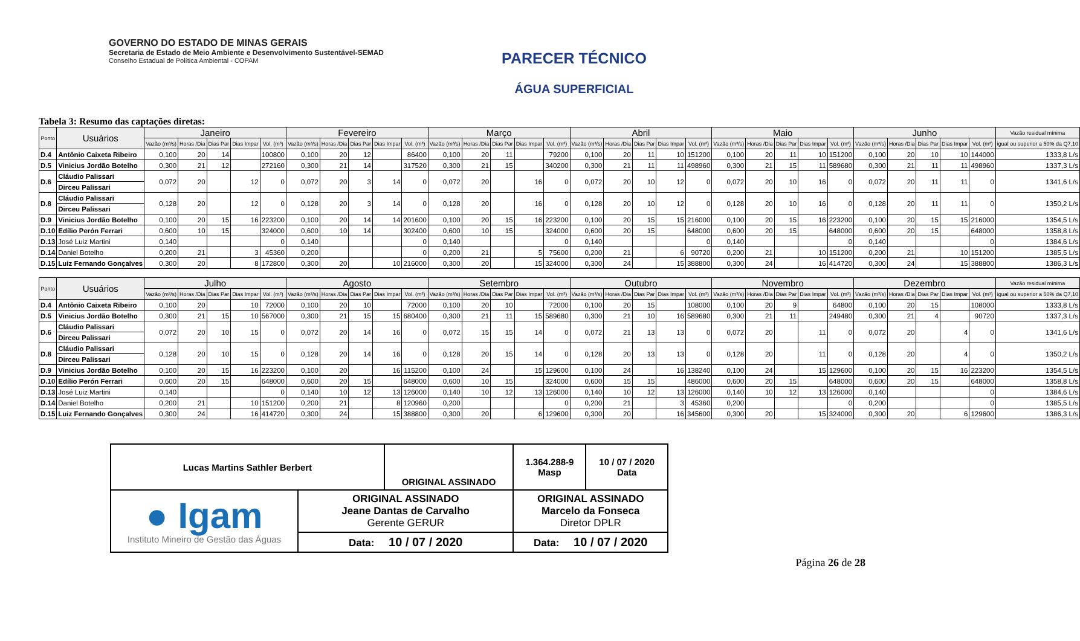GOVERNO DO ESTADO DE MINAS GERAIS
Secretaria de Estado de Meio Ambiente e Desenvolvimento Sustentável-SEMAD
Conselho Estadual de Política Ambiental - COPAM
PARECER TÉCNICO
ÁGUA SUPERFICIAL
Tabela 3: Resumo das captações diretas:
| Ponto | Usuários | Janeiro | | | | | Fevereiro | | | | | Março | | | | | Abril | | | | | Maio | | | | | Junho | | | | | Vazão residual mínima |
| --- | --- | --- | --- | --- | --- | --- | --- | --- | --- | --- | --- | --- | --- | --- | --- | --- | --- | --- | --- | --- | --- | --- | --- | --- | --- | --- | --- | --- | --- | --- | --- | --- |
| | | Vazão (m³/s) | Horas /Dia | Dias Par | Dias Impar | Vol. (m³) | Vazão (m³/s) | Horas /Dia | Dias Par | Dias Impar | Vol. (m³) | Vazão (m³/s) | Horas /Dia | Dias Par | Dias Impar | Vol. (m³) | Vazão (m³/s) | Horas /Dia | Dias Par | Dias Impar | Vol. (m³) | Vazão (m³/s) | Horas /Dia | Dias Par | Dias Impar | Vol. (m³) | Vazão (m³/s) | Horas /Dia | Dias Par | Dias Impar | Vol. (m³) | igual ou superior a 50% da Q7,10 |
| D.4 | Antônio Caixeta Ribeiro | 0,100 | 20 | 14 | | 100800 | 0,100 | 20 | 12 | | 86400 | 0,100 | 20 | 11 | | 79200 | 0,100 | 20 | 11 | 10 | 151200 | 0,100 | 20 | 11 | 10 | 151200 | 0,100 | 20 | 10 | 10 | 144000 | 1333,8 L/s |
| D.5 | Vinicius Jordão Botelho | 0,300 | 21 | 12 | | 272160 | 0,300 | 21 | 14 | | 317520 | 0,300 | 21 | 15 | | 340200 | 0,300 | 21 | 11 | 11 | 498960 | 0,300 | 21 | 15 | 11 | 589680 | 0,300 | 21 | 11 | 11 | 498960 | 1337,3 L/s |
| D.6 | Cláudio Palissari | 0,072 | 20 | | 12 | 0 | 0,072 | 20 | 3 | 14 | 0 | 0,072 | 20 | | 16 | 0 | 0,072 | 20 | 10 | 12 | 0 | 0,072 | 20 | 10 | 16 | 0 | 0,072 | 20 | 11 | 11 | 0 | 1341,6 L/s |
| | Dirceu Palissari | | | | | | | | | | | | | | | | | | | | | | | | | | | | | | | |
| D.8 | Cláudio Palissari | 0,128 | 20 | | 12 | 0 | 0,128 | 20 | 3 | 14 | 0 | 0,128 | 20 | | 16 | 0 | 0,128 | 20 | 10 | 12 | 0 | 0,128 | 20 | 10 | 16 | 0 | 0,128 | 20 | 11 | 11 | 0 | 1350,2 L/s |
| | Dirceu Palissari | | | | | | | | | | | | | | | | | | | | | | | | | | | | | | | |
| D.9 | Vinicius Jordão Botelho | 0,100 | 20 | 15 | 16 | 223200 | 0,100 | 20 | 14 | 14 | 201600 | 0,100 | 20 | 15 | 16 | 223200 | 0,100 | 20 | 15 | 15 | 216000 | 0,100 | 20 | 15 | 16 | 223200 | 0,100 | 20 | 15 | 15 | 216000 | 1354,5 L/s |
| D.10 | Edílio Perón Ferrari | 0,600 | 10 | 15 | | 324000 | 0,600 | 10 | 14 | | 302400 | 0,600 | 10 | 15 | | 324000 | 0,600 | 20 | 15 | | 648000 | 0,600 | 20 | 15 | | 648000 | 0,600 | 20 | 15 | | 648000 | 1358,8 L/s |
| D.13 | José Luiz Martini | 0,140 | | | | 0 | 0,140 | | | | 0 | 0,140 | | | | 0 | 0,140 | | | | 0 | 0,140 | | | | 0 | 0,140 | | | | 0 | 1384,6 L/s |
| D.14 | Daniel Botelho | 0,200 | 21 | | 3 | 45360 | 0,200 | | | | 0 | 0,200 | 21 | | 5 | 75600 | 0,200 | 21 | | 6 | 90720 | 0,200 | 21 | | 10 | 151200 | 0,200 | 21 | | 10 | 151200 | 1385,5 L/s |
| D.15 | Luiz Fernando Gonçalves | 0,300 | 20 | | 8 | 172800 | 0,300 | 20 | | 10 | 216000 | 0,300 | 20 | | 15 | 324000 | 0,300 | 24 | | 15 | 388800 | 0,300 | 24 | | 16 | 414720 | 0,300 | 24 | | 15 | 388800 | 1386,3 L/s |
| Ponto | Usuários | Julho | | | | | Agosto | | | | | Setembro | | | | | Outubro | | | | | Novembro | | | | | Dezembro | | | | | Vazão residual mínima |
| --- | --- | --- | --- | --- | --- | --- | --- | --- | --- | --- | --- | --- | --- | --- | --- | --- | --- | --- | --- | --- | --- | --- | --- | --- | --- | --- | --- | --- | --- | --- | --- | --- |
| | | Vazão (m³/s) | Horas /Dia | Dias Par | Dias Impar | Vol. (m³) | Vazão (m³/s) | Horas /Dia | Dias Par | Dias Impar | Vol. (m³) | Vazão (m³/s) | Horas /Dia | Dias Par | Dias Impar | Vol. (m³) | Vazão (m³/s) | Horas /Dia | Dias Par | Dias Impar | Vol. (m³) | Vazão (m³/s) | Horas /Dia | Dias Par | Dias Impar | Vol. (m³) | Vazão (m³/s) | Horas /Dia | Dias Par | Dias Impar | Vol. (m³) | igual ou superior a 50% da Q7,10 |
| D.4 | Antônio Caixeta Ribeiro | 0,100 | 20 | | 10 | 72000 | 0,100 | 20 | 10 | | 72000 | 0,100 | 20 | 10 | | 72000 | 0,100 | 20 | 15 | | 108000 | 0,100 | 20 | 9 | | 64800 | 0,100 | 20 | 15 | | 108000 | 1333,8 L/s |
| D.5 | Vinicius Jordão Botelho | 0,300 | 21 | 15 | 10 | 567000 | 0,300 | 21 | 15 | 15 | 680400 | 0,300 | 21 | 11 | 15 | 589680 | 0,300 | 21 | 10 | 16 | 589680 | 0,300 | 21 | 11 | | 249480 | 0,300 | 21 | 4 | | 90720 | 1337,3 L/s |
| D.6 | Cláudio Palissari | 0,072 | 20 | 10 | 15 | 0 | 0,072 | 20 | 14 | 16 | 0 | 0,072 | 15 | 15 | 14 | 0 | 0,072 | 21 | 13 | 13 | 0 | 0,072 | 20 | | 11 | 0 | 0,072 | 20 | | 4 | 0 | 1341,6 L/s |
| | Dirceu Palissari | | | | | | | | | | | | | | | | | | | | | | | | | | | | | | | |
| D.8 | Cláudio Palissari | 0,128 | 20 | 10 | 15 | 0 | 0,128 | 20 | 14 | 16 | 0 | 0,128 | 20 | 15 | 14 | 0 | 0,128 | 20 | 13 | 13 | 0 | 0,128 | 20 | | 11 | 0 | 0,128 | 20 | | 4 | 0 | 1350,2 L/s |
| | Dirceu Palissari | | | | | | | | | | | | | | | | | | | | | | | | | | | | | | | |
| D.9 | Vinicius Jordão Botelho | 0,100 | 20 | 15 | 16 | 223200 | 0,100 | 20 | | 16 | 115200 | 0,100 | 24 | | 15 | 129600 | 0,100 | 24 | | 16 | 138240 | 0,100 | 24 | | 15 | 129600 | 0,100 | 20 | 15 | 16 | 223200 | 1354,5 L/s |
| D.10 | Edílio Perón Ferrari | 0,600 | 20 | 15 | | 648000 | 0,600 | 20 | 15 | | 648000 | 0,600 | 10 | 15 | | 324000 | 0,600 | 15 | 15 | | 486000 | 0,600 | 20 | 15 | | 648000 | 0,600 | 20 | 15 | | 648000 | 1358,8 L/s |
| D.13 | José Luiz Martini | 0,140 | | | | 0 | 0,140 | 10 | 12 | 13 | 126000 | 0,140 | 10 | 12 | 13 | 126000 | 0,140 | 10 | 12 | 13 | 126000 | 0,140 | 10 | 12 | 13 | 126000 | 0,140 | | | | 0 | 1384,6 L/s |
| D.14 | Daniel Botelho | 0,200 | 21 | | 10 | 151200 | 0,200 | 21 | | 8 | 120960 | 0,200 | | | | 0 | 0,200 | 21 | | 3 | 45360 | 0,200 | | | | 0 | 0,200 | | | | 0 | 1385,5 L/s |
| D.15 | Luiz Fernando Gonçalves | 0,300 | 24 | | 16 | 414720 | 0,300 | 24 | | 15 | 388800 | 0,300 | 20 | | 6 | 129600 | 0,300 | 20 | | 16 | 345600 | 0,300 | 20 | | 15 | 324000 | 0,300 | 20 | | 6 | 129600 | 1386,3 L/s |
| Lucas Martins Sathler Berbert | | ORIGINAL ASSINADO | | 1.364.288-9 Masp | 10 / 07 / 2020 Data |
| ● Igam Instituto Mineiro de Gestão das Águas | ORIGINAL ASSINADO Jeane Dantas de Carvalho Gerente GERUR | | ORIGINAL ASSINADO Marcelo da Fonseca Diretor DPLR | | |
| | Data: 10 / 07 / 2020 | | Data: 10 / 07 / 2020 | | |
Página 26 de 28